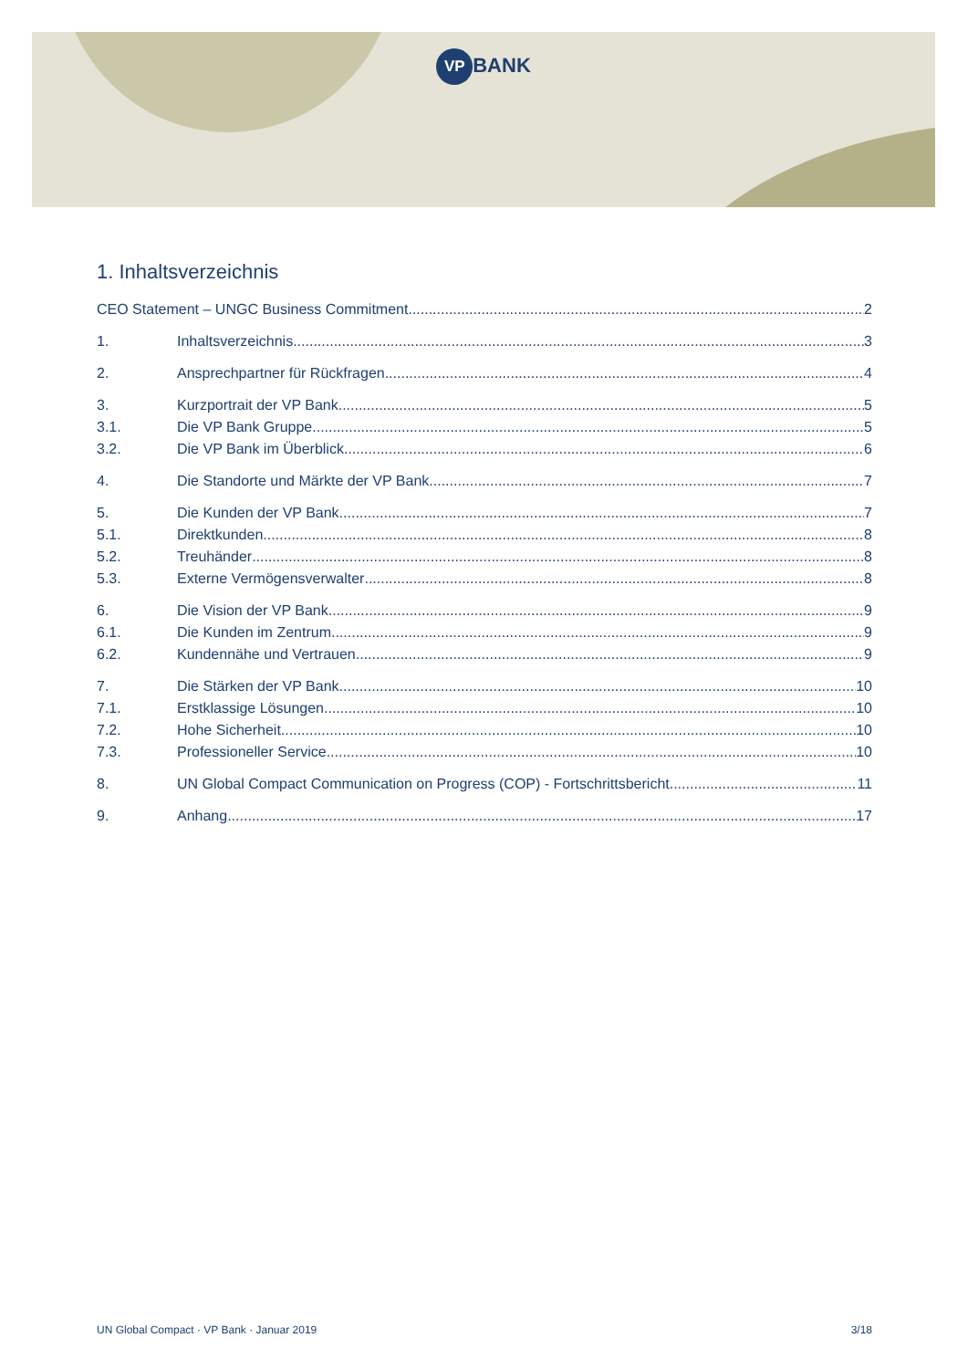VP BANK
1. Inhaltsverzeichnis
CEO Statement – UNGC Business Commitment 2
1. Inhaltsverzeichnis 3
2. Ansprechpartner für Rückfragen 4
3. Kurzportrait der VP Bank 5
3.1. Die VP Bank Gruppe 5
3.2. Die VP Bank im Überblick 6
4. Die Standorte und Märkte der VP Bank 7
5. Die Kunden der VP Bank 7
5.1. Direktkunden 8
5.2. Treuhänder 8
5.3. Externe Vermögensverwalter 8
6. Die Vision der VP Bank 9
6.1. Die Kunden im Zentrum 9
6.2. Kundennähe und Vertrauen 9
7. Die Stärken der VP Bank 10
7.1. Erstklassige Lösungen 10
7.2. Hohe Sicherheit 10
7.3. Professioneller Service 10
8. UN Global Compact Communication on Progress (COP) - Fortschrittsbericht 11
9. Anhang 17
UN Global Compact · VP Bank · Januar 2019 3/18